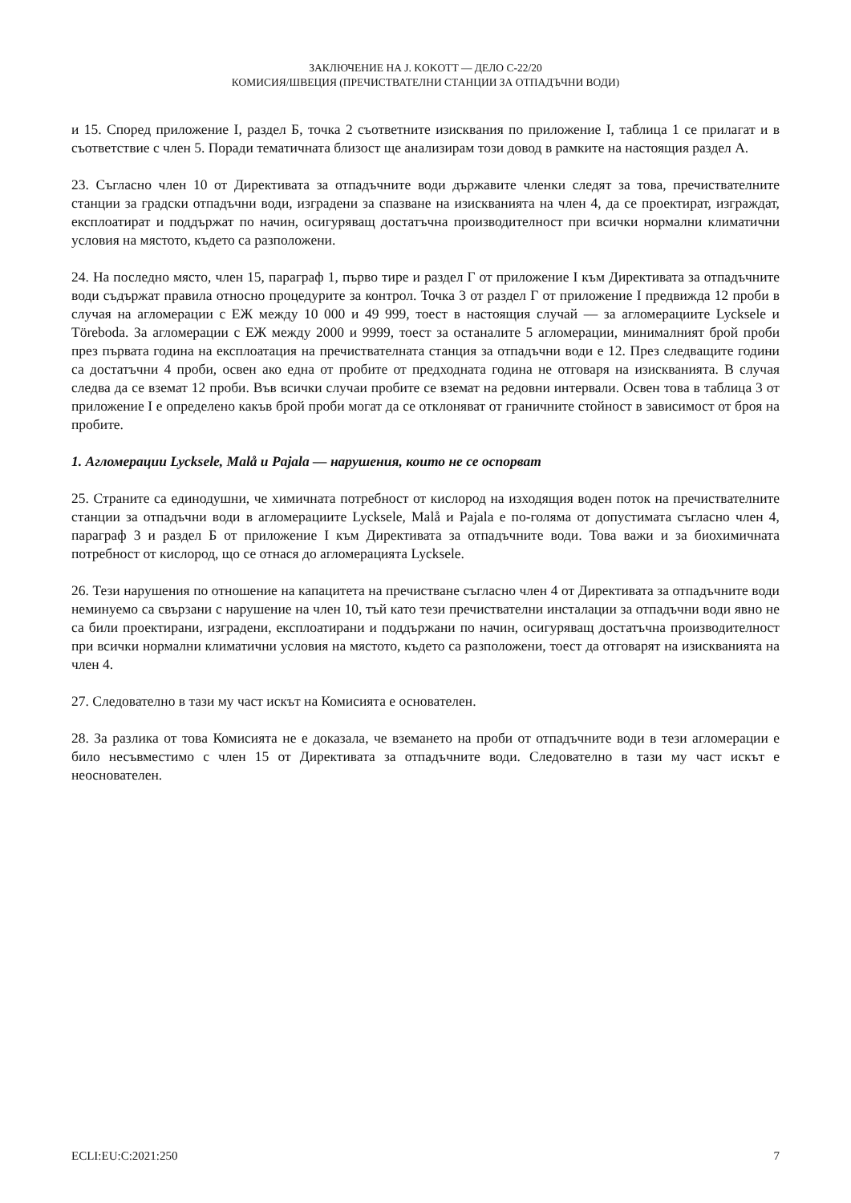ЗАКЛЮЧЕНИЕ НА J. KOKOTT — ДЕЛО C-22/20
КОМИСИЯ/ШВЕЦИЯ (ПРЕЧИСТВАТЕЛНИ СТАНЦИИ ЗА ОТПАДЪЧНИ ВОДИ)
и 15. Според приложение I, раздел Б, точка 2 съответните изисквания по приложение I, таблица 1 се прилагат и в съответствие с член 5. Поради тематичната близост ще анализирам този довод в рамките на настоящия раздел А.
23. Съгласно член 10 от Директивата за отпадъчните води държавите членки следят за това, пречиствателните станции за градски отпадъчни води, изградени за спазване на изискванията на член 4, да се проектират, изграждат, експлоатират и поддържат по начин, осигуряващ достатъчна производителност при всички нормални климатични условия на мястото, където са разположени.
24. На последно място, член 15, параграф 1, първо тире и раздел Г от приложение I към Директивата за отпадъчните води съдържат правила относно процедурите за контрол. Точка 3 от раздел Г от приложение I предвижда 12 проби в случая на агломерации с ЕЖ между 10 000 и 49 999, тоест в настоящия случай — за агломерациите Lycksele и Töreboda. За агломерации с ЕЖ между 2000 и 9999, тоест за останалите 5 агломерации, минималният брой проби през първата година на експлоатация на пречиствателната станция за отпадъчни води е 12. През следващите години са достатъчни 4 проби, освен ако една от пробите от предходната година не отговаря на изискванията. В случая следва да се вземат 12 проби. Във всички случаи пробите се вземат на редовни интервали. Освен това в таблица 3 от приложение I е определено какъв брой проби могат да се отклоняват от граничните стойност в зависимост от броя на пробите.
1. Агломерации Lycksele, Malå и Pajala — нарушения, които не се оспорват
25. Страните са единодушни, че химичната потребност от кислород на изходящия воден поток на пречиствателните станции за отпадъчни води в агломерациите Lycksele, Malå и Pajala е по-голяма от допустимата съгласно член 4, параграф 3 и раздел Б от приложение I към Директивата за отпадъчните води. Това важи и за биохимичната потребност от кислород, що се отнася до агломерацията Lycksele.
26. Тези нарушения по отношение на капацитета на пречистване съгласно член 4 от Директивата за отпадъчните води неминуемо са свързани с нарушение на член 10, тъй като тези пречиствателни инсталации за отпадъчни води явно не са били проектирани, изградени, експлоатирани и поддържани по начин, осигуряващ достатъчна производителност при всички нормални климатични условия на мястото, където са разположени, тоест да отговарят на изискванията на член 4.
27. Следователно в тази му част искът на Комисията е основателен.
28. За разлика от това Комисията не е доказала, че вземането на проби от отпадъчните води в тези агломерации е било несъвместимо с член 15 от Директивата за отпадъчните води. Следователно в тази му част искът е неоснователен.
ECLI:EU:C:2021:250 7